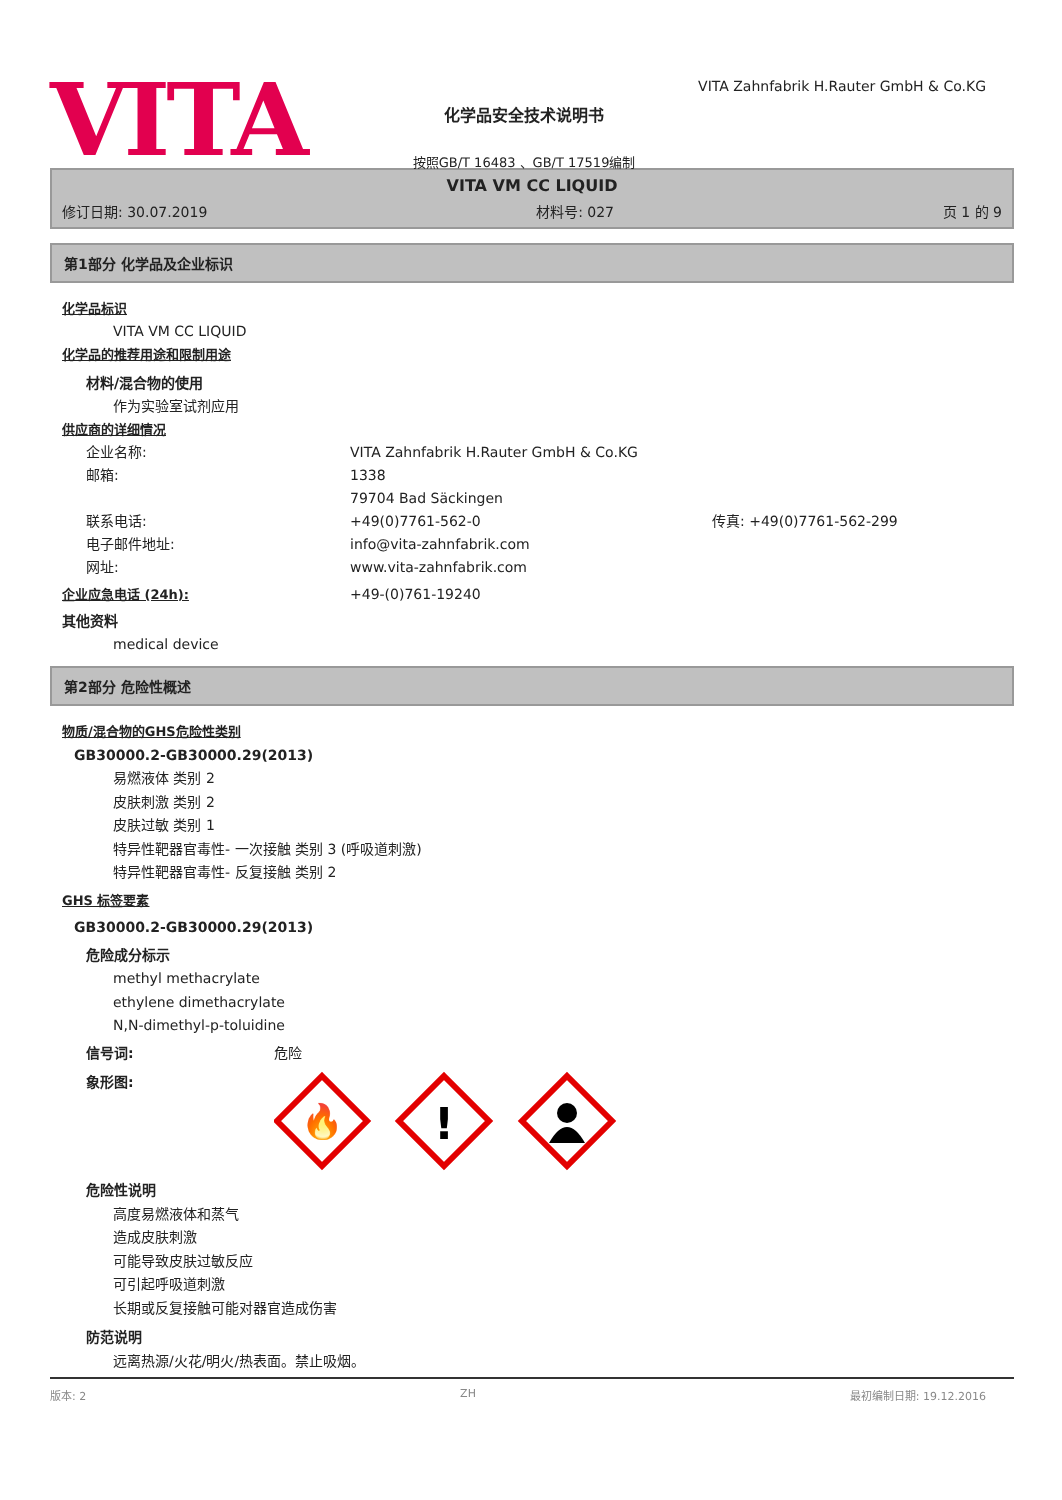VITA
化学品安全技术说明书
按照GB/T 16483 、GB/T 17519编制
VITA Zahnfabrik H.Rauter GmbH & Co.KG
VITA VM CC LIQUID
修订日期: 30.07.2019 材料号: 027 页 1 的 9
第1部分 化学品及企业标识
化学品标识
VITA VM CC LIQUID
化学品的推荐用途和限制用途
材料/混合物的使用
作为实验室试剂应用
供应商的详细情况
企业名称: VITA Zahnfabrik H.Rauter GmbH & Co.KG
邮箱: 1338
79704 Bad Säckingen
联系电话: +49(0)7761-562-0 传真: +49(0)7761-562-299
电子邮件地址: info@vita-zahnfabrik.com
网址: www.vita-zahnfabrik.com
企业应急电话 (24h): +49-(0)761-19240
其他资料
medical device
第2部分 危险性概述
物质/混合物的GHS危险性类别
GB30000.2-GB30000.29(2013)
易燃液体 类别 2
皮肤刺激 类别 2
皮肤过敏 类别 1
特异性靶器官毒性- 一次接触 类别 3 (呼吸道刺激)
特异性靶器官毒性- 反复接触 类别 2
GHS 标签要素
GB30000.2-GB30000.29(2013)
危险成分标示
methyl methacrylate
ethylene dimethacrylate
N,N-dimethyl-p-toluidine
信号词: 危险
象形图:
🔥
!
危险性说明
高度易燃液体和蒸气
造成皮肤刺激
可能导致皮肤过敏反应
可引起呼吸道刺激
长期或反复接触可能对器官造成伤害
防范说明
远离热源/火花/明火/热表面。禁止吸烟。
版本: 2 ZH 最初编制日期: 19.12.2016